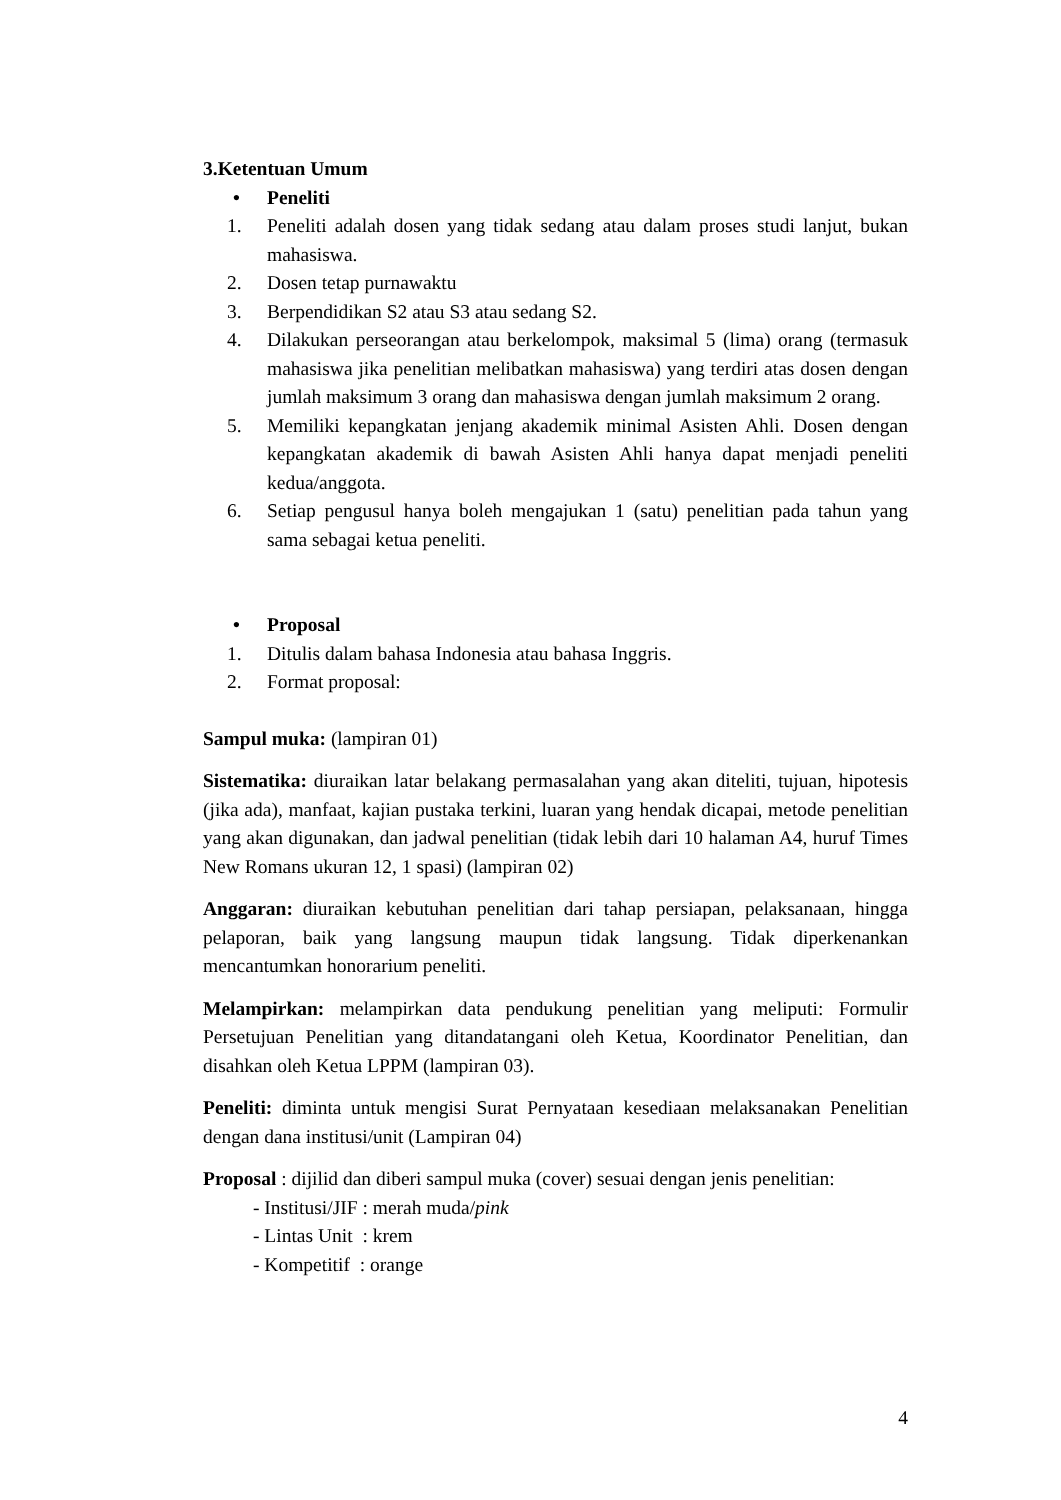3.Ketentuan Umum
• Peneliti
1. Peneliti adalah dosen yang tidak sedang atau dalam proses studi lanjut, bukan mahasiswa.
2. Dosen tetap purnawaktu
3. Berpendidikan S2 atau S3 atau sedang S2.
4. Dilakukan perseorangan atau berkelompok, maksimal 5 (lima) orang (termasuk mahasiswa jika penelitian melibatkan mahasiswa) yang terdiri atas dosen dengan jumlah maksimum 3 orang dan mahasiswa dengan jumlah maksimum 2 orang.
5. Memiliki kepangkatan jenjang akademik minimal Asisten Ahli. Dosen dengan kepangkatan akademik di bawah Asisten Ahli hanya dapat menjadi peneliti kedua/anggota.
6. Setiap pengusul hanya boleh mengajukan 1 (satu) penelitian pada tahun yang sama sebagai ketua peneliti.
• Proposal
1. Ditulis dalam bahasa Indonesia atau bahasa Inggris.
2. Format proposal:
Sampul muka: (lampiran 01)
Sistematika: diuraikan latar belakang permasalahan yang akan diteliti, tujuan, hipotesis (jika ada), manfaat, kajian pustaka terkini, luaran yang hendak dicapai, metode penelitian yang akan digunakan, dan jadwal penelitian (tidak lebih dari 10 halaman A4, huruf Times New Romans ukuran 12, 1 spasi) (lampiran 02)
Anggaran: diuraikan kebutuhan penelitian dari tahap persiapan, pelaksanaan, hingga pelaporan, baik yang langsung maupun tidak langsung. Tidak diperkenankan mencantumkan honorarium peneliti.
Melampirkan: melampirkan data pendukung penelitian yang meliputi: Formulir Persetujuan Penelitian yang ditandatangani oleh Ketua, Koordinator Penelitian, dan disahkan oleh Ketua LPPM (lampiran 03).
Peneliti: diminta untuk mengisi Surat Pernyataan kesediaan melaksanakan Penelitian dengan dana institusi/unit (Lampiran 04)
Proposal : dijilid dan diberi sampul muka (cover) sesuai dengan jenis penelitian:
- Institusi/JIF : merah muda/pink
- Lintas Unit : krem
- Kompetitif : orange
4